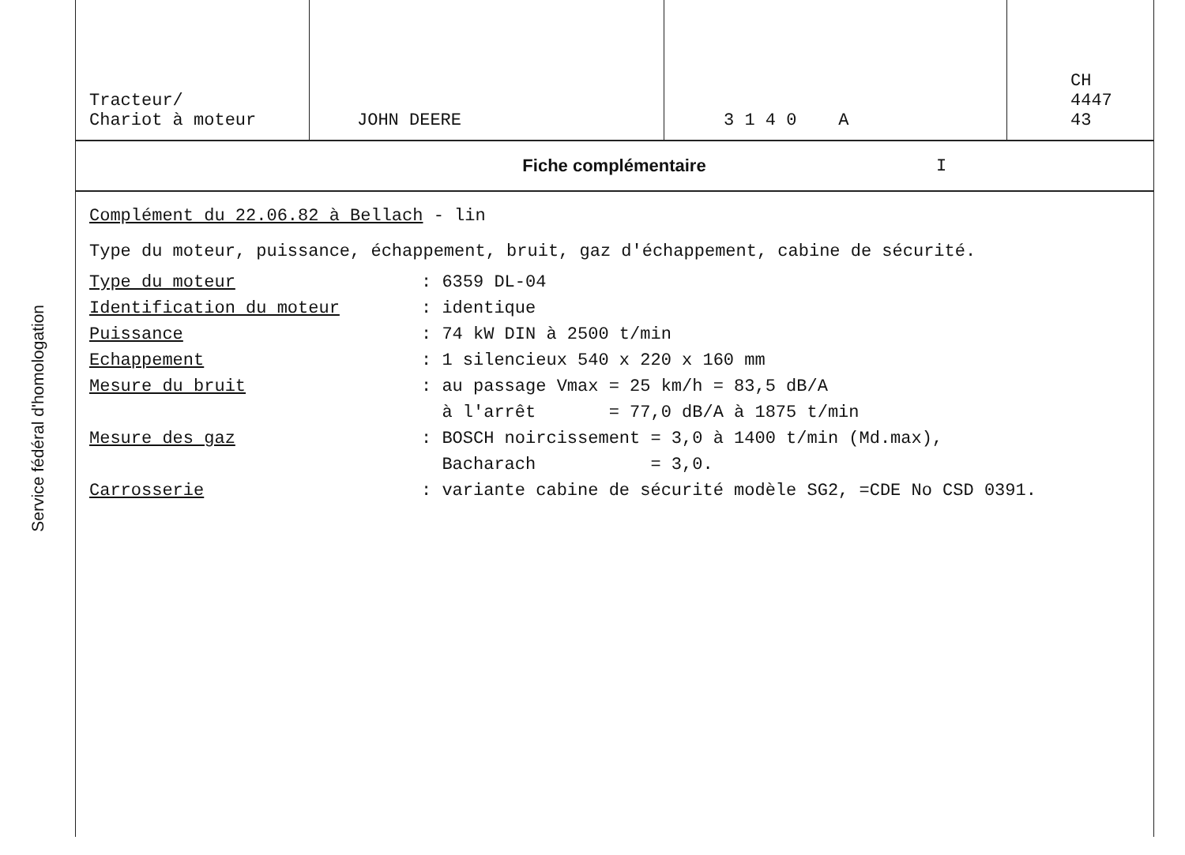Service fédéral d'homologation
| Tracteur/ Chariot à moteur | JOHN DEERE | 3 1 4 0 A | CH 4447 43 |
Fiche complémentaire I
Complément du 22.06.82 à Bellach - lin
Type du moteur, puissance, échappement, bruit, gaz d'échappement, cabine de sécurité.
| Type du moteur | : 6359 DL-04 |
| Identification du moteur | : identique |
| Puissance | : 74 kW DIN à 2500 t/min |
| Echappement | : 1 silencieux 540 x 220 x 160 mm |
| Mesure du bruit | : au passage Vmax = 25 km/h = 83,5 dB/A à l'arrêt = 77,0 dB/A à 1875 t/min |
| Mesure des gaz | : BOSCH noircissement = 3,0 à 1400 t/min (Md.max), Bacharach = 3,0. |
| Carrosserie | : variante cabine de sécurité modèle SG2, =CDE No CSD 0391. |